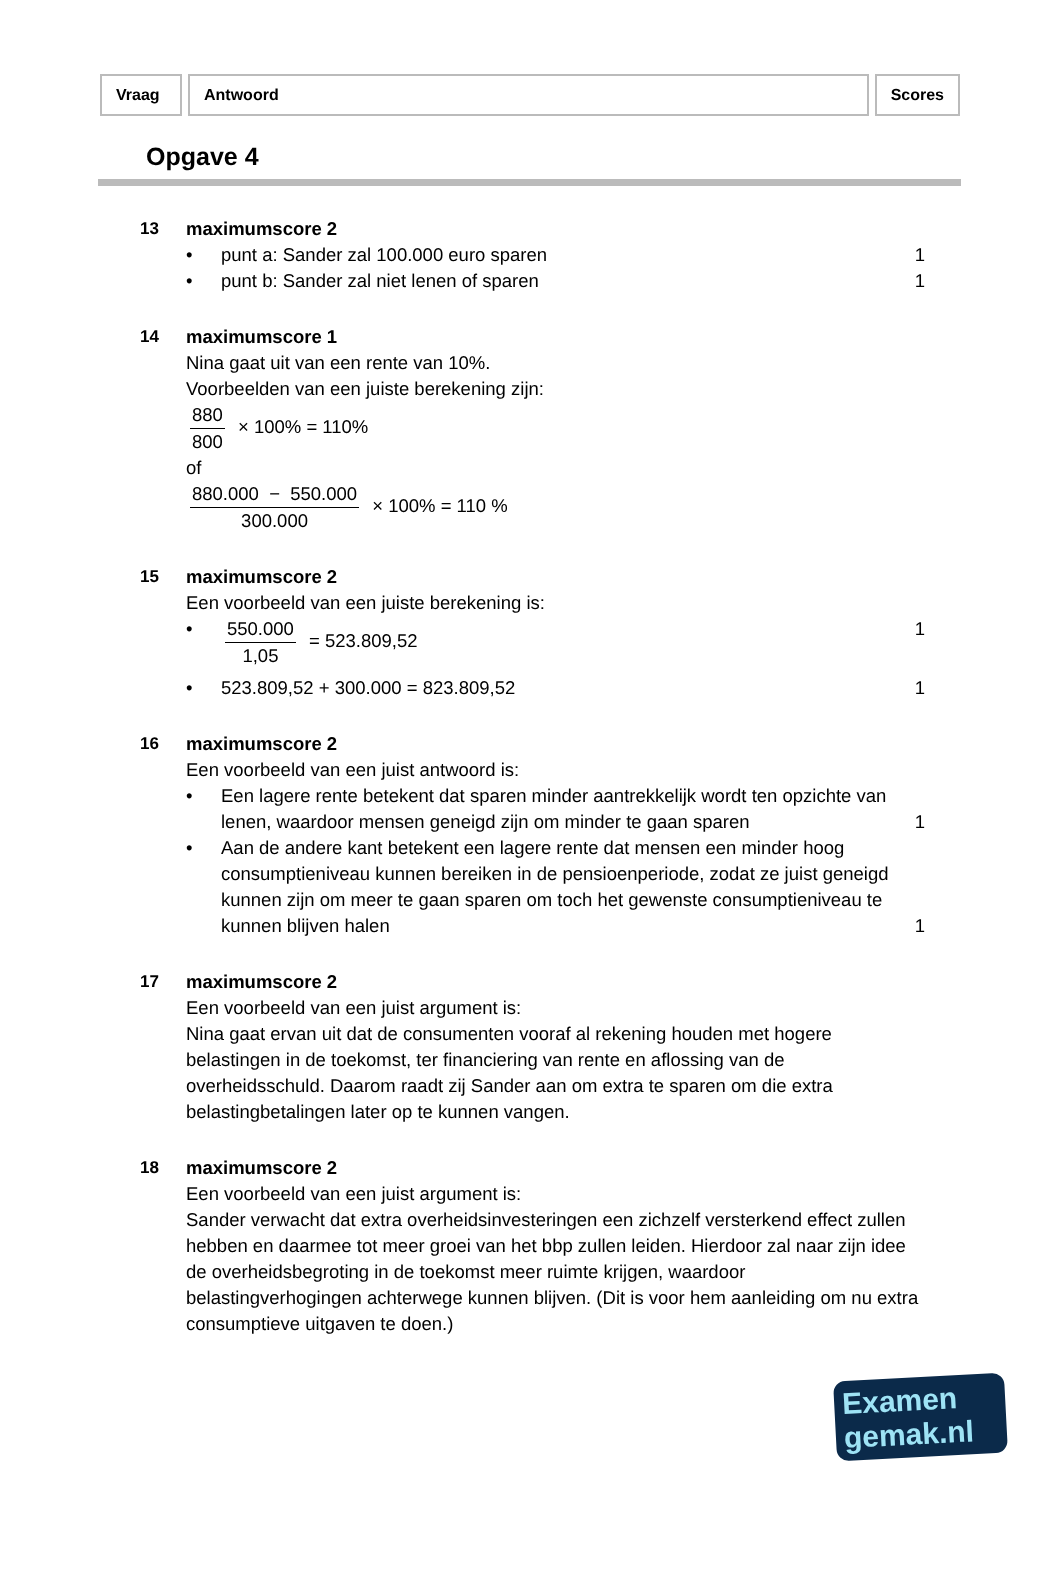Vraag Antwoord Scores
Opgave 4
13 maximumscore 2
• punt a: Sander zal 100.000 euro sparen
1
• punt b: Sander zal niet lenen of sparen
1
14 maximumscore 1
Nina gaat uit van een rente van 10%.
Voorbeelden van een juiste berekening zijn:
880 800 × 100% = 110%
of
880.000 − 550.000 300.000 × 100% = 110 %
15 maximumscore 2
Een voorbeeld van een juiste berekening is:
• 550.000 1,05 = 523.809,52 1
• 523.809,52 + 300.000 = 823.809,52
1
16 maximumscore 2
Een voorbeeld van een juist antwoord is:
• Een lagere rente betekent dat sparen minder aantrekkelijk wordt ten opzichte van lenen, waardoor mensen geneigd zijn om minder te gaan sparen
1
• Aan de andere kant betekent een lagere rente dat mensen een minder hoog consumptieniveau kunnen bereiken in de pensioenperiode, zodat ze juist geneigd kunnen zijn om meer te gaan sparen om toch het gewenste consumptieniveau te kunnen blijven halen
1
17 maximumscore 2
Een voorbeeld van een juist argument is:
Nina gaat ervan uit dat de consumenten vooraf al rekening houden met hogere belastingen in de toekomst, ter financiering van rente en aflossing van de overheidsschuld. Daarom raadt zij Sander aan om extra te sparen om die extra belastingbetalingen later op te kunnen vangen.
18 maximumscore 2
Een voorbeeld van een juist argument is:
Sander verwacht dat extra overheidsinvesteringen een zichzelf versterkend effect zullen hebben en daarmee tot meer groei van het bbp zullen leiden. Hierdoor zal naar zijn idee de overheidsbegroting in de toekomst meer ruimte krijgen, waardoor belastingverhogingen achterwege kunnen blijven. (Dit is voor hem aanleiding om nu extra consumptieve uitgaven te doen.)
Examen
gemak.nl